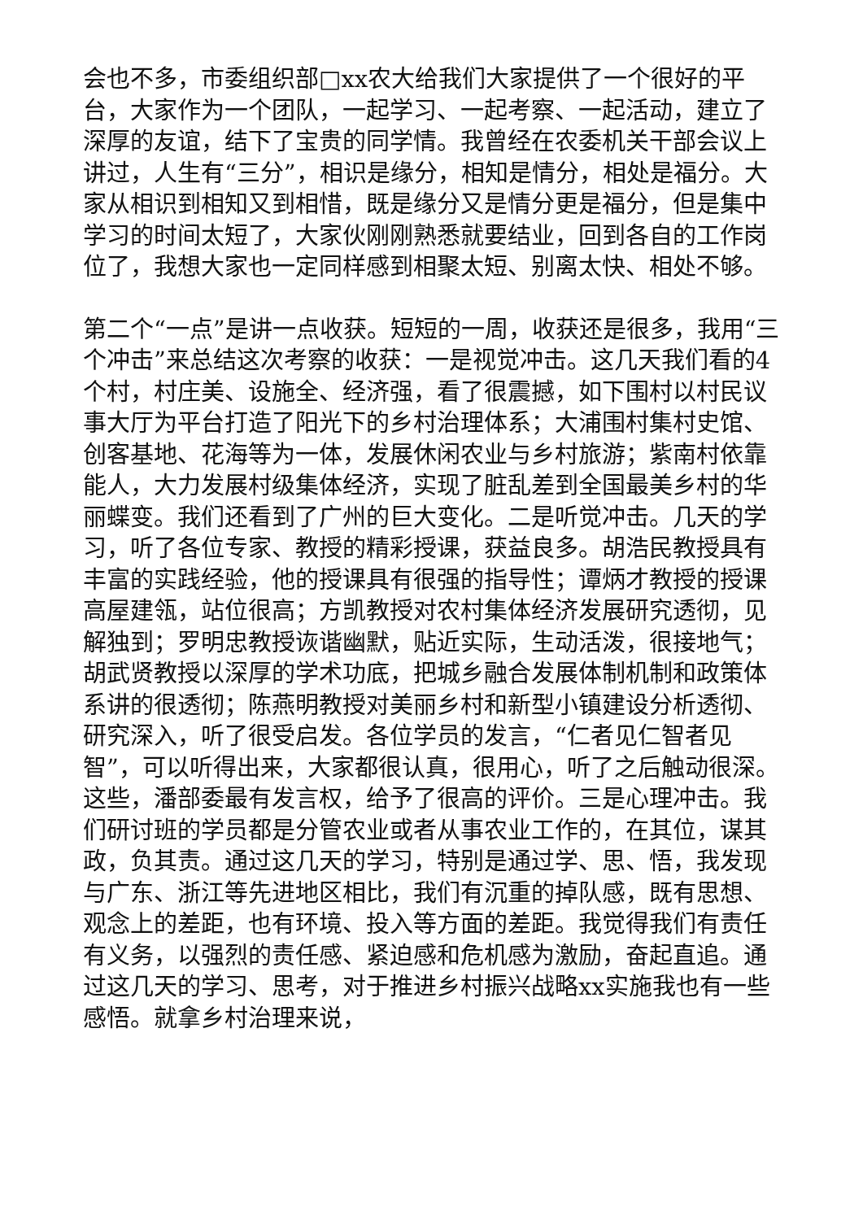会也不多，市委组织部□xx农大给我们大家提供了一个很好的平台，大家作为一个团队，一起学习、一起考察、一起活动，建立了深厚的友谊，结下了宝贵的同学情。我曾经在农委机关干部会议上讲过，人生有“三分”，相识是缘分，相知是情分，相处是福分。大家从相识到相知又到相惜，既是缘分又是情分更是福分，但是集中学习的时间太短了，大家伙刚刚熟悉就要结业，回到各自的工作岗位了，我想大家也一定同样感到相聚太短、别离太快、相处不够。
第二个“一点”是讲一点收获。短短的一周，收获还是很多，我用“三个冲击”来总结这次考察的收获：一是视觉冲击。这几天我们看的4个村，村庄美、设施全、经济强，看了很震撼，如下围村以村民议事大厅为平台打造了阳光下的乡村治理体系；大浦围村集村史馆、创客基地、花海等为一体，发展休闲农业与乡村旅游；紫南村依靠能人，大力发展村级集体经济，实现了脏乱差到全国最美乡村的华丽蝶变。我们还看到了广州的巨大变化。二是听觉冲击。几天的学习，听了各位专家、教授的精彩授课，获益良多。胡浩民教授具有丰富的实践经验，他的授课具有很强的指导性；谭炳才教授的授课高屋建瓴，站位很高；方凯教授对农村集体经济发展研究透彻，见解独到；罗明忠教授诙谐幽默，贴近实际，生动活泼，很接地气；胡武贤教授以深厚的学术功底，把城乡融合发展体制机制和政策体系讲的很透彻；陈燕明教授对美丽乡村和新型小镇建设分析透彻、研究深入，听了很受启发。各位学员的发言，“仁者见仁智者见智”，可以听得出来，大家都很认真，很用心，听了之后触动很深。这些，潘部委最有发言权，给予了很高的评价。三是心理冲击。我们研讨班的学员都是分管农业或者从事农业工作的，在其位，谋其政，负其责。通过这几天的学习，特别是通过学、思、悟，我发现与广东、浙江等先进地区相比，我们有沉重的掉队感，既有思想、观念上的差距，也有环境、投入等方面的差距。我觉得我们有责任有义务，以强烈的责任感、紧迫感和危机感为激励，奋起直追。通过这几天的学习、思考，对于推进乡村振兴战略xx实施我也有一些感悟。就拿乡村治理来说，